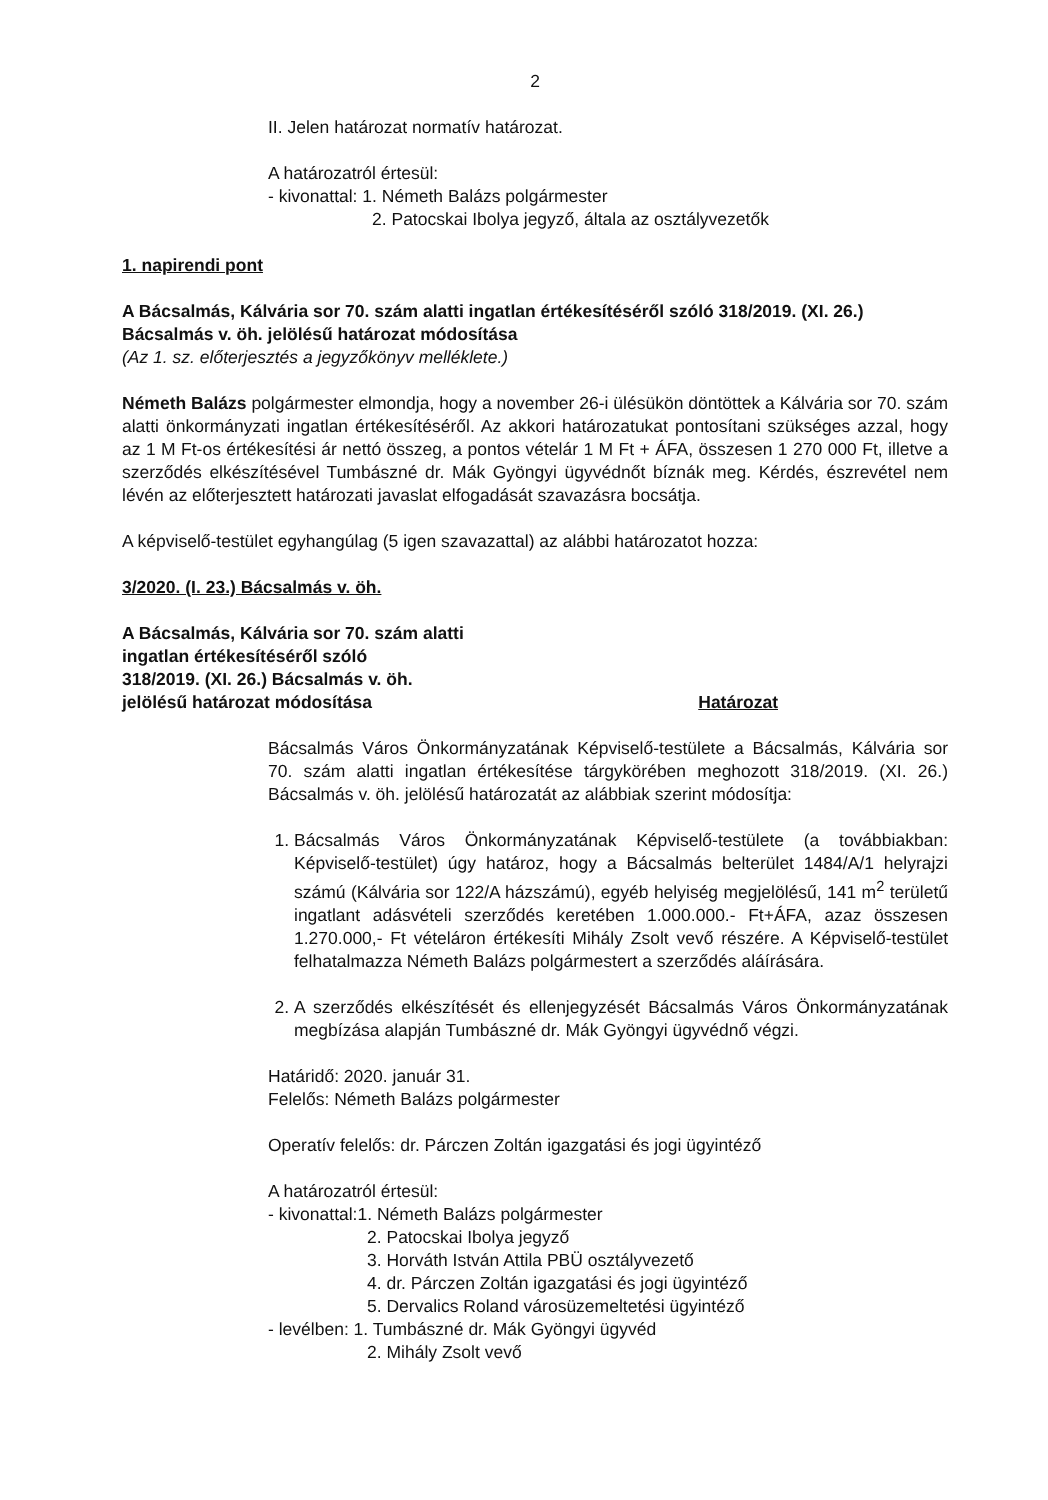2
II. Jelen határozat normatív határozat.
A határozatról értesül:
- kivonattal: 1. Németh Balázs polgármester
2. Patocskai Ibolya jegyző, általa az osztályvezetők
1. napirendi pont
A Bácsalmás, Kálvária sor 70. szám alatti ingatlan értékesítéséről szóló 318/2019. (XI. 26.) Bácsalmás v. öh. jelölésű határozat módosítása
(Az 1. sz. előterjesztés a jegyzőkönyv melléklete.)
Németh Balázs polgármester elmondja, hogy a november 26-i ülésükön döntöttek a Kálvária sor 70. szám alatti önkormányzati ingatlan értékesítéséről. Az akkori határozatukat pontosítani szükséges azzal, hogy az 1 M Ft-os értékesítési ár nettó összeg, a pontos vételár 1 M Ft + ÁFA, összesen 1 270 000 Ft, illetve a szerződés elkészítésével Tumbászné dr. Mák Gyöngyi ügyvédnőt bíznák meg. Kérdés, észrevétel nem lévén az előterjesztett határozati javaslat elfogadását szavazásra bocsátja.
A képviselő-testület egyhangúlag (5 igen szavazattal) az alábbi határozatot hozza:
3/2020. (I. 23.) Bácsalmás v. öh.
A Bácsalmás, Kálvária sor 70. szám alatti
ingatlan értékesítéséről szóló
318/2019. (XI. 26.) Bácsalmás v. öh.
jelölésű határozat módosítása
Határozat
Bácsalmás Város Önkormányzatának Képviselő-testülete a Bácsalmás, Kálvária sor 70. szám alatti ingatlan értékesítése tárgykörében meghozott 318/2019. (XI. 26.) Bácsalmás v. öh. jelölésű határozatát az alábbiak szerint módosítja:
1. Bácsalmás Város Önkormányzatának Képviselő-testülete (a továbbiakban: Képviselő-testület) úgy határoz, hogy a Bácsalmás belterület 1484/A/1 helyrajzi számú (Kálvária sor 122/A házszámú), egyéb helyiség megjelölésű, 141 m<sup>2</sup> területű ingatlant adásvételi szerződés keretében 1.000.000.- Ft+ÁFA, azaz összesen 1.270.000,- Ft vételáron értékesíti Mihály Zsolt vevő részére. A Képviselő-testület felhatalmazza Németh Balázs polgármestert a szerződés aláírására.
2. A szerződés elkészítését és ellenjegyzését Bácsalmás Város Önkormányzatának megbízása alapján Tumbászné dr. Mák Gyöngyi ügyvédnő végzi.
Határidő: 2020. január 31.
Felelős: Németh Balázs polgármester
Operatív felelős: dr. Párczen Zoltán igazgatási és jogi ügyintéző
A határozatról értesül:
- kivonattal:1. Németh Balázs polgármester
2. Patocskai Ibolya jegyző
3. Horváth István Attila PBÜ osztályvezető
4. dr. Párczen Zoltán igazgatási és jogi ügyintéző
5. Dervalics Roland városüzemeltetési ügyintéző
- levélben: 1. Tumbászné dr. Mák Gyöngyi ügyvéd
2. Mihály Zsolt vevő